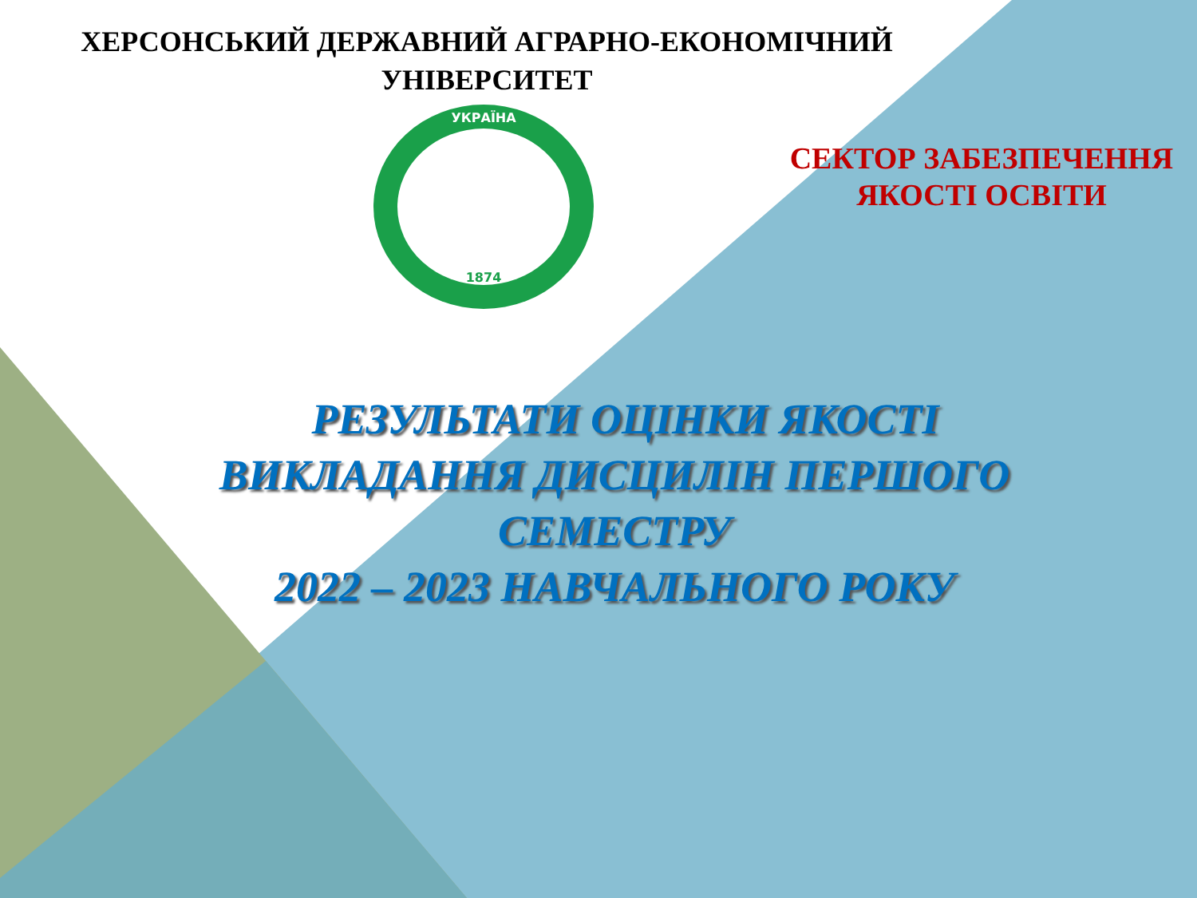ХЕРСОНСЬКИЙ ДЕРЖАВНИЙ АГРАРНО-ЕКОНОМІЧНИЙ
УНІВЕРСИТЕТ
УКРАЇНА
1874
СЕКТОР ЗАБЕЗПЕЧЕННЯ
ЯКОСТІ ОСВІТИ
РЕЗУЛЬТАТИ ОЦІНКИ ЯКОСТІ
ВИКЛАДАННЯ ДИСЦИЛІН ПЕРШОГО
СЕМЕСТРУ
2022 – 2023 НАВЧАЛЬНОГО РОКУ